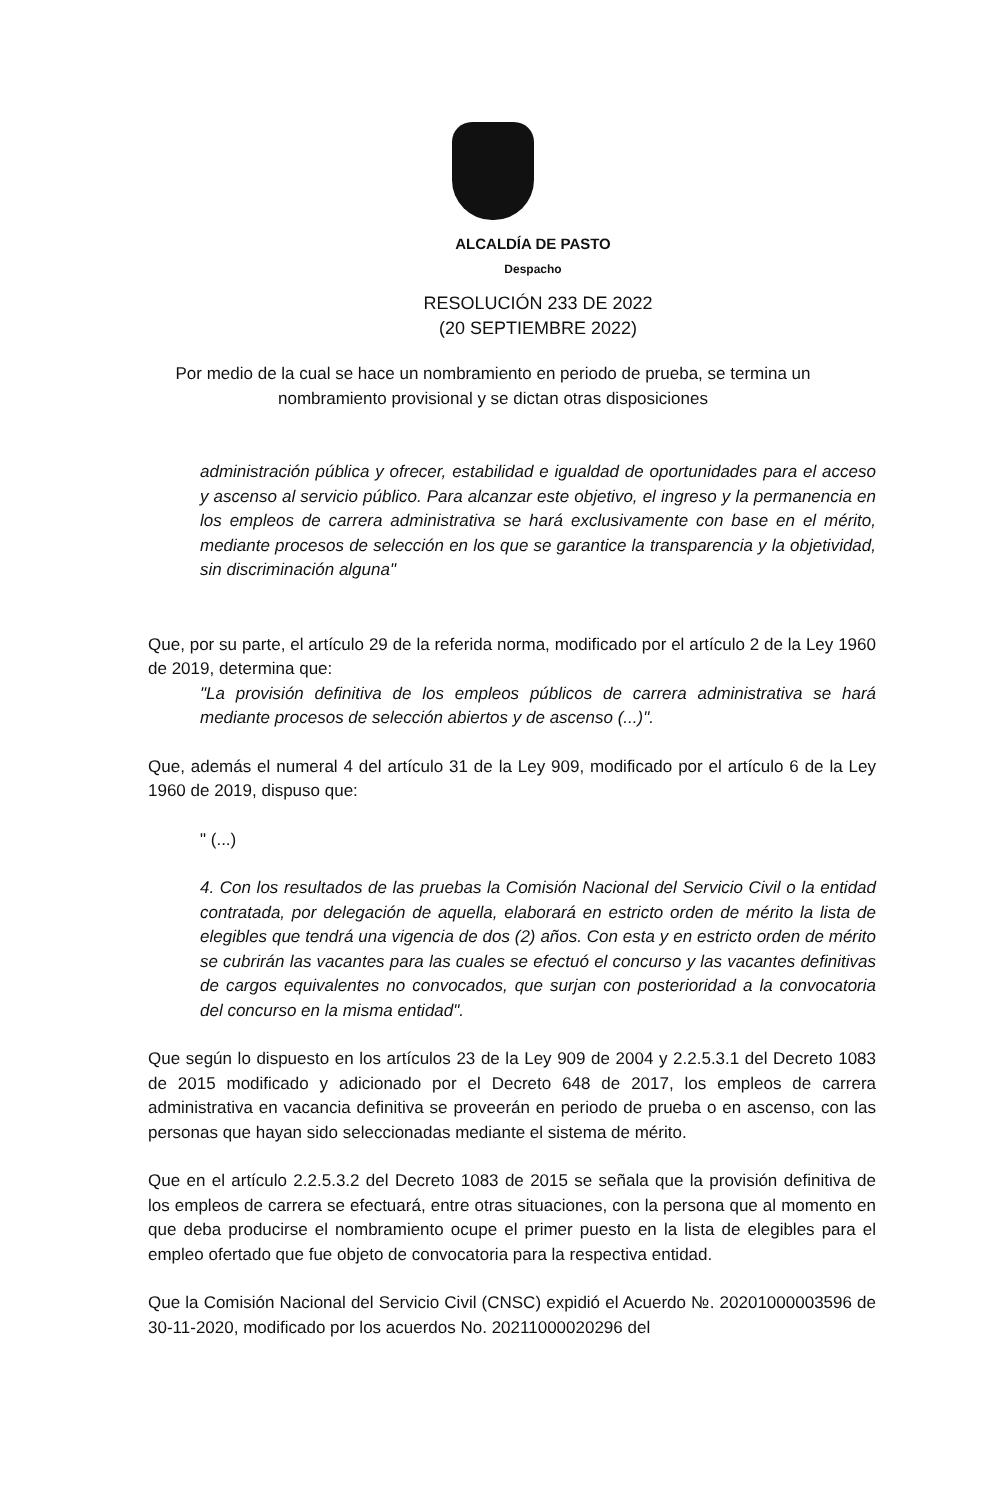ALCALDÍA DE PASTO
Despacho
RESOLUCIÓN 233 DE 2022
(20 SEPTIEMBRE 2022)
Por medio de la cual se hace un nombramiento en periodo de prueba, se termina un
nombramiento provisional y se dictan otras disposiciones
administración pública y ofrecer, estabilidad e igualdad de oportunidades para el acceso y ascenso al servicio público. Para alcanzar este objetivo, el ingreso y la permanencia en los empleos de carrera administrativa se hará exclusivamente con base en el mérito, mediante procesos de selección en los que se garantice la transparencia y la objetividad, sin discriminación alguna"
Que, por su parte, el artículo 29 de la referida norma, modificado por el artículo 2 de la Ley 1960 de 2019, determina que:
"La provisión definitiva de los empleos públicos de carrera administrativa se hará mediante procesos de selección abiertos y de ascenso (...)".
Que, además el numeral 4 del artículo 31 de la Ley 909, modificado por el artículo 6 de la Ley 1960 de 2019, dispuso que:
" (...)
4. Con los resultados de las pruebas la Comisión Nacional del Servicio Civil o la entidad contratada, por delegación de aquella, elaborará en estricto orden de mérito la lista de elegibles que tendrá una vigencia de dos (2) años. Con esta y en estricto orden de mérito se cubrirán las vacantes para las cuales se efectuó el concurso y las vacantes definitivas de cargos equivalentes no convocados, que surjan con posterioridad a la convocatoria del concurso en la misma entidad".
Que según lo dispuesto en los artículos 23 de la Ley 909 de 2004 y 2.2.5.3.1 del Decreto 1083 de 2015 modificado y adicionado por el Decreto 648 de 2017, los empleos de carrera administrativa en vacancia definitiva se proveerán en periodo de prueba o en ascenso, con las personas que hayan sido seleccionadas mediante el sistema de mérito.
Que en el artículo 2.2.5.3.2 del Decreto 1083 de 2015 se señala que la provisión definitiva de los empleos de carrera se efectuará, entre otras situaciones, con la persona que al momento en que deba producirse el nombramiento ocupe el primer puesto en la lista de elegibles para el empleo ofertado que fue objeto de convocatoria para la respectiva entidad.
Que la Comisión Nacional del Servicio Civil (CNSC) expidió el Acuerdo №. 20201000003596 de 30-11-2020, modificado por los acuerdos No. 20211000020296 del